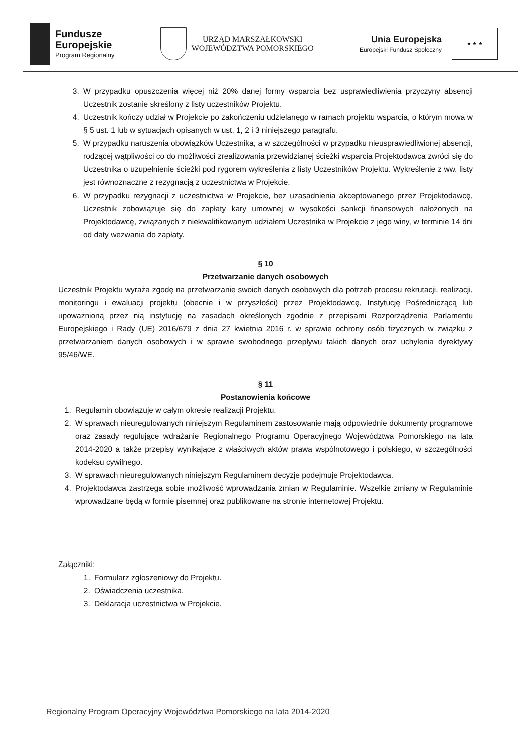Fundusze
Europejskie
Program Regionalny
URZĄD MARSZAŁKOWSKI
WOJEWÓDZTWA POMORSKIEGO
Unia Europejska
Europejski Fundusz Społeczny
★ ★ ★
3. W przypadku opuszczenia więcej niż 20% danej formy wsparcia bez usprawiedliwienia przyczyny absencji Uczestnik zostanie skreślony z listy uczestników Projektu.
4. Uczestnik kończy udział w Projekcie po zakończeniu udzielanego w ramach projektu wsparcia, o którym mowa w § 5 ust. 1 lub w sytuacjach opisanych w ust. 1, 2 i 3 niniejszego paragrafu.
5. W przypadku naruszenia obowiązków Uczestnika, a w szczególności w przypadku nieusprawiedliwionej absencji, rodzącej wątpliwości co do możliwości zrealizowania przewidzianej ścieżki wsparcia Projektodawca zwróci się do Uczestnika o uzupełnienie ścieżki pod rygorem wykreślenia z listy Uczestników Projektu. Wykreślenie z ww. listy jest równoznaczne z rezygnacją z uczestnictwa w Projekcie.
6. W przypadku rezygnacji z uczestnictwa w Projekcie, bez uzasadnienia akceptowanego przez Projektodawcę, Uczestnik zobowiązuje się do zapłaty kary umownej w wysokości sankcji finansowych nałożonych na Projektodawcę, związanych z niekwalifikowanym udziałem Uczestnika w Projekcie z jego winy, w terminie 14 dni od daty wezwania do zapłaty.
§ 10
Przetwarzanie danych osobowych
Uczestnik Projektu wyraża zgodę na przetwarzanie swoich danych osobowych dla potrzeb procesu rekrutacji, realizacji, monitoringu i ewaluacji projektu (obecnie i w przyszłości) przez Projektodawcę, Instytucję Pośredniczącą lub upoważnioną przez nią instytucję na zasadach określonych zgodnie z przepisami Rozporządzenia Parlamentu Europejskiego i Rady (UE) 2016/679 z dnia 27 kwietnia 2016 r. w sprawie ochrony osób fizycznych w związku z przetwarzaniem danych osobowych i w sprawie swobodnego przepływu takich danych oraz uchylenia dyrektywy 95/46/WE.
§ 11
Postanowienia końcowe
1. Regulamin obowiązuje w całym okresie realizacji Projektu.
2. W sprawach nieuregulowanych niniejszym Regulaminem zastosowanie mają odpowiednie dokumenty programowe oraz zasady regulujące wdrażanie Regionalnego Programu Operacyjnego Województwa Pomorskiego na lata 2014-2020 a także przepisy wynikające z właściwych aktów prawa wspólnotowego i polskiego, w szczególności kodeksu cywilnego.
3. W sprawach nieuregulowanych niniejszym Regulaminem decyzje podejmuje Projektodawca.
4. Projektodawca zastrzega sobie możliwość wprowadzania zmian w Regulaminie. Wszelkie zmiany w Regulaminie wprowadzane będą w formie pisemnej oraz publikowane na stronie internetowej Projektu.
Załączniki:
1. Formularz zgłoszeniowy do Projektu.
2. Oświadczenia uczestnika.
3. Deklaracja uczestnictwa w Projekcie.
Regionalny Program Operacyjny Województwa Pomorskiego na lata 2014-2020